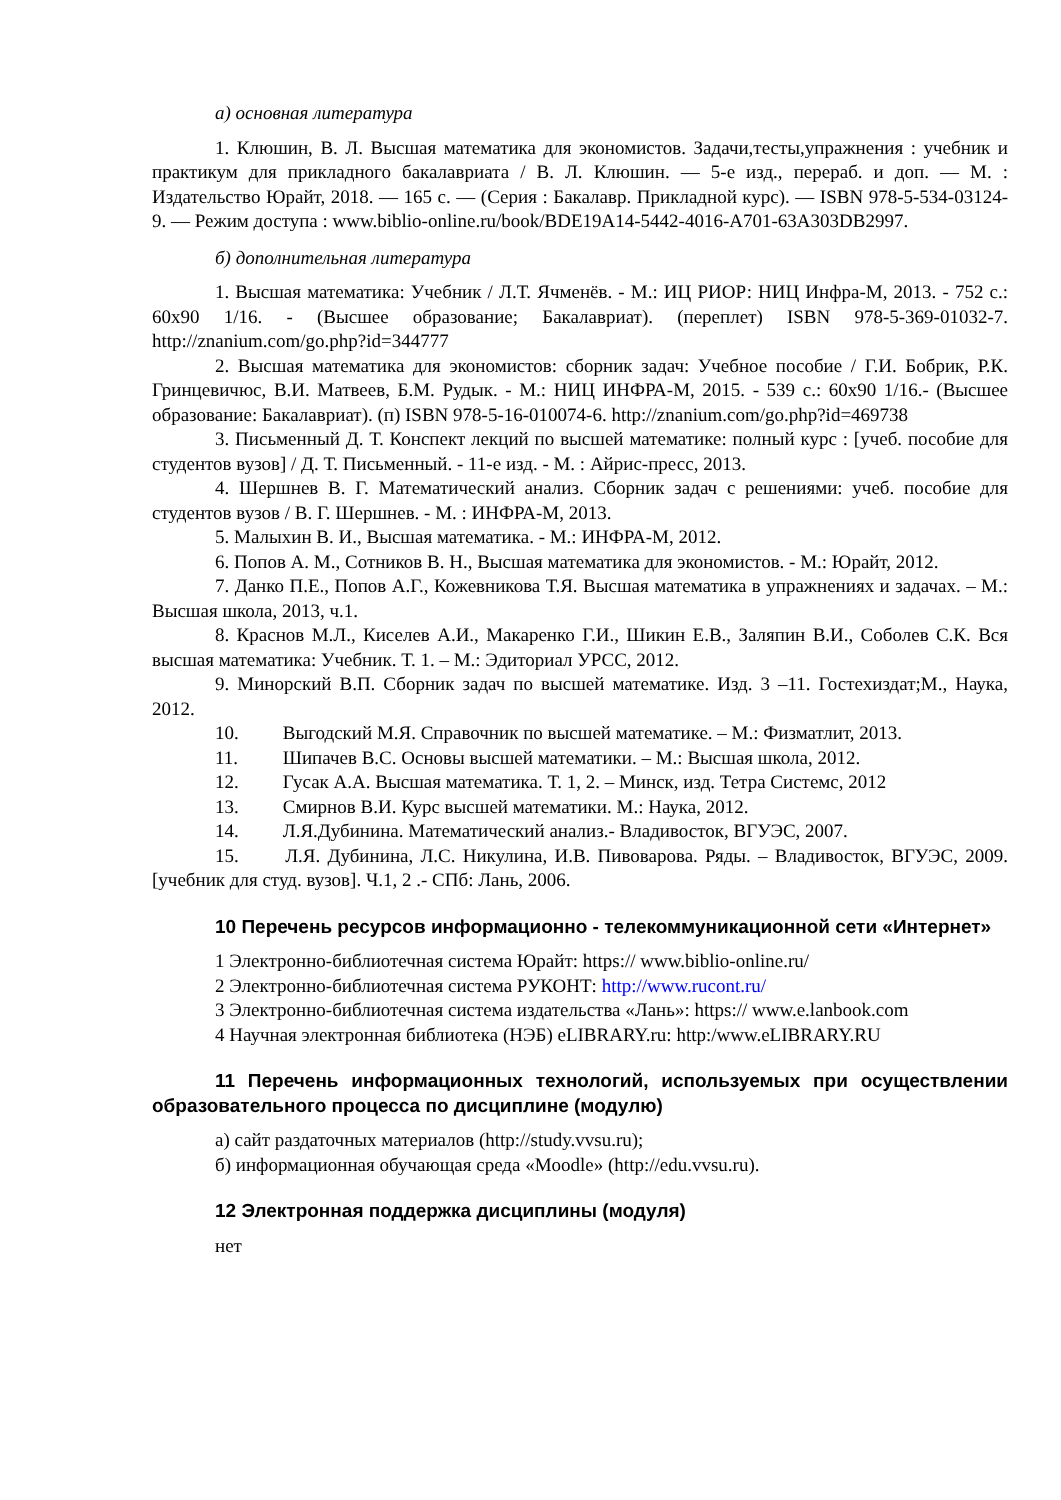а) основная литература
1. Клюшин, В. Л. Высшая математика для экономистов. Задачи,тесты,упражнения : учебник и практикум для прикладного бакалавриата / В. Л. Клюшин. — 5-е изд., перераб. и доп. — М. : Издательство Юрайт, 2018. — 165 с. — (Серия : Бакалавр. Прикладной курс). — ISBN 978-5-534-03124-9. — Режим доступа : www.biblio-online.ru/book/BDE19A14-5442-4016-A701-63A303DB2997.
б) дополнительная литература
1. Высшая математика: Учебник / Л.Т. Ячменёв. - М.: ИЦ РИОР: НИЦ Инфра-М, 2013. - 752 с.: 60x90 1/16. - (Высшее образование; Бакалавриат). (переплет) ISBN 978-5-369-01032-7. http://znanium.com/go.php?id=344777
2. Высшая математика для экономистов: сборник задач: Учебное пособие / Г.И. Бобрик, Р.К. Гринцевичюс, В.И. Матвеев, Б.М. Рудык. - М.: НИЦ ИНФРА-М, 2015. - 539 с.: 60x90 1/16.- (Высшее образование: Бакалавриат). (п) ISBN 978-5-16-010074-6. http://znanium.com/go.php?id=469738
3. Письменный Д. Т. Конспект лекций по высшей математике: полный курс : [учеб. пособие для студентов вузов] / Д. Т. Письменный. - 11-е изд. - М. : Айрис-пресс, 2013.
4. Шершнев В. Г. Математический анализ. Сборник задач с решениями: учеб. пособие для студентов вузов / В. Г. Шершнев. - М. : ИНФРА-М, 2013.
5. Малыхин В. И., Высшая математика. - М.: ИНФРА-М, 2012.
6. Попов А. М., Сотников В. Н., Высшая математика для экономистов. - М.: Юрайт, 2012.
7. Данко П.Е., Попов А.Г., Кожевникова Т.Я. Высшая математика в упражнениях и задачах. – М.: Высшая школа, 2013, ч.1.
8. Краснов М.Л., Киселев А.И., Макаренко Г.И., Шикин Е.В., Заляпин В.И., Соболев С.К. Вся высшая математика: Учебник. Т. 1. – М.: Эдиториал УРСС, 2012.
9. Минорский В.П. Сборник задач по высшей математике. Изд. 3 –11. Гостехиздат;М., Наука, 2012.
10. Выгодский М.Я. Справочник по высшей математике. – М.: Физматлит, 2013.
11. Шипачев В.С. Основы высшей математики. – М.: Высшая школа, 2012.
12. Гусак А.А. Высшая математика. Т. 1, 2. – Минск, изд. Тетра Системс, 2012
13. Смирнов В.И. Курс высшей математики. М.: Наука, 2012.
14. Л.Я.Дубинина. Математический анализ.- Владивосток, ВГУЭС, 2007.
15. Л.Я. Дубинина, Л.С. Никулина, И.В. Пивоварова. Ряды. – Владивосток, ВГУЭС, 2009. [учебник для студ. вузов]. Ч.1, 2 .- СПб: Лань, 2006.
10 Перечень ресурсов информационно - телекоммуникационной сети «Интернет»
1 Электронно-библиотечная система Юрайт: https:// www.biblio-online.ru/
2 Электронно-библиотечная система РУКОНТ: http://www.rucont.ru/
3 Электронно-библиотечная система издательства «Лань»: https:// www.e.lanbook.com
4 Научная электронная библиотека (НЭБ) eLIBRARY.ru: http:/www.eLIBRARY.RU
11 Перечень информационных технологий, используемых при осуществлении образовательного процесса по дисциплине (модулю)
а) сайт раздаточных материалов (http://study.vvsu.ru);
б) информационная обучающая среда «Moodle» (http://edu.vvsu.ru).
12 Электронная поддержка дисциплины (модуля)
нет